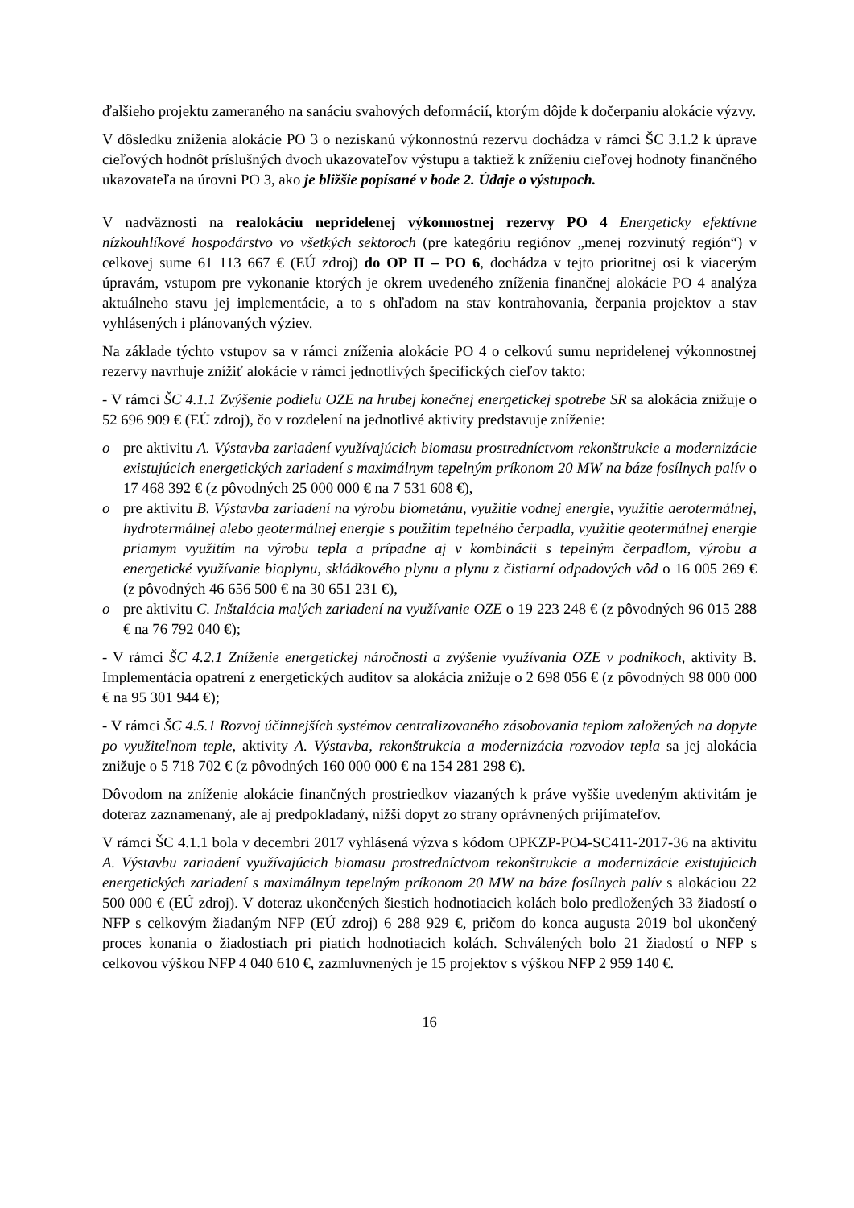ďalšieho projektu zameraného na sanáciu svahových deformácií, ktorým dôjde k dočerpaniu alokácie výzvy.
V dôsledku zníženia alokácie PO 3 o nezískanú výkonnostnú rezervu dochádza v rámci ŠC 3.1.2 k úprave cieľových hodnôt príslušných dvoch ukazovateľov výstupu a taktiež k zníženiu cieľovej hodnoty finančného ukazovateľa na úrovni PO 3, ako je bližšie popísané v bode 2. Údaje o výstupoch.
V nadväznosti na realokáciu nepridelenej výkonnostnej rezervy PO 4 Energeticky efektívne nízkouhlíkové hospodárstvo vo všetkých sektoroch (pre kategóriu regiónov „menej rozvinutý región“) v celkovej sume 61 113 667 € (EÚ zdroj) do OP II – PO 6, dochádza v tejto prioritnej osi k viacerým úpravám, vstupom pre vykonanie ktorých je okrem uvedeného zníženia finančnej alokácie PO 4 analýza aktuálneho stavu jej implementácie, a to s ohľadom na stav kontrahovania, čerpania projektov a stav vyhlásených i plánovaných výziev.
Na základe týchto vstupov sa v rámci zníženia alokácie PO 4 o celkovú sumu nepridelenej výkonnostnej rezervy navrhuje znížiť alokácie v rámci jednotlivých špecifických cieľov takto:
- V rámci ŠC 4.1.1 Zvýšenie podielu OZE na hrubej konečnej energetickej spotrebe SR sa alokácia znižuje o 52 696 909 € (EÚ zdroj), čo v rozdelení na jednotlivé aktivity predstavuje zníženie:
o pre aktivitu A. Výstavba zariadení využívajúcich biomasu prostredníctvom rekonštrukcie a modernizácie existujúcich energetických zariadení s maximálnym tepelným príkonom 20 MW na báze fosílnych palív o 17 468 392 € (z pôvodných 25 000 000 € na 7 531 608 €),
o pre aktivitu B. Výstavba zariadení na výrobu biometánu, využitie vodnej energie, využitie aerotermálnej, hydrotermálnej alebo geotermálnej energie s použitím tepelného čerpadla, využitie geotermálnej energie priamym využitím na výrobu tepla a prípadne aj v kombinácii s tepelným čerpadlom, výrobu a energetické využívanie bioplynu, skládkového plynu a plynu z čistiarní odpadových vôd o 16 005 269 € (z pôvodných 46 656 500 € na 30 651 231 €),
o pre aktivitu C. Inštalácia malých zariadení na využívanie OZE o 19 223 248 € (z pôvodných 96 015 288 € na 76 792 040 €);
- V rámci ŠC 4.2.1 Zníženie energetickej náročnosti a zvýšenie využívania OZE v podnikoch, aktivity B. Implementácia opatrení z energetických auditov sa alokácia znižuje o 2 698 056 € (z pôvodných 98 000 000 € na 95 301 944 €);
- V rámci ŠC 4.5.1 Rozvoj účinnejších systémov centralizovaného zásobovania teplom založených na dopyte po využiteľnom teple, aktivity A. Výstavba, rekonštrukcia a modernizácia rozvodov tepla sa jej alokácia znižuje o 5 718 702 € (z pôvodných 160 000 000 € na 154 281 298 €).
Dôvodom na zníženie alokácie finančných prostriedkov viazaných k práve vyššie uvedeným aktivitám je doteraz zaznamenaný, ale aj predpokladaný, nižší dopyt zo strany oprávnených prijímateľov.
V rámci ŠC 4.1.1 bola v decembri 2017 vyhlásená výzva s kódom OPKZP-PO4-SC411-2017-36 na aktivitu A. Výstavbu zariadení využívajúcich biomasu prostredníctvom rekonštrukcie a modernizácie existujúcich energetických zariadení s maximálnym tepelným príkonom 20 MW na báze fosílnych palív s alokáciou 22 500 000 € (EÚ zdroj). V doteraz ukončených šiestich hodnotiacich kolách bolo predložených 33 žiadostí o NFP s celkovým žiadaným NFP (EÚ zdroj) 6 288 929 €, pričom do konca augusta 2019 bol ukončený proces konania o žiadostiach pri piatich hodnotiacich kolách. Schválených bolo 21 žiadostí o NFP s celkovou výškou NFP 4 040 610 €, zazmluvnených je 15 projektov s výškou NFP 2 959 140 €.
16